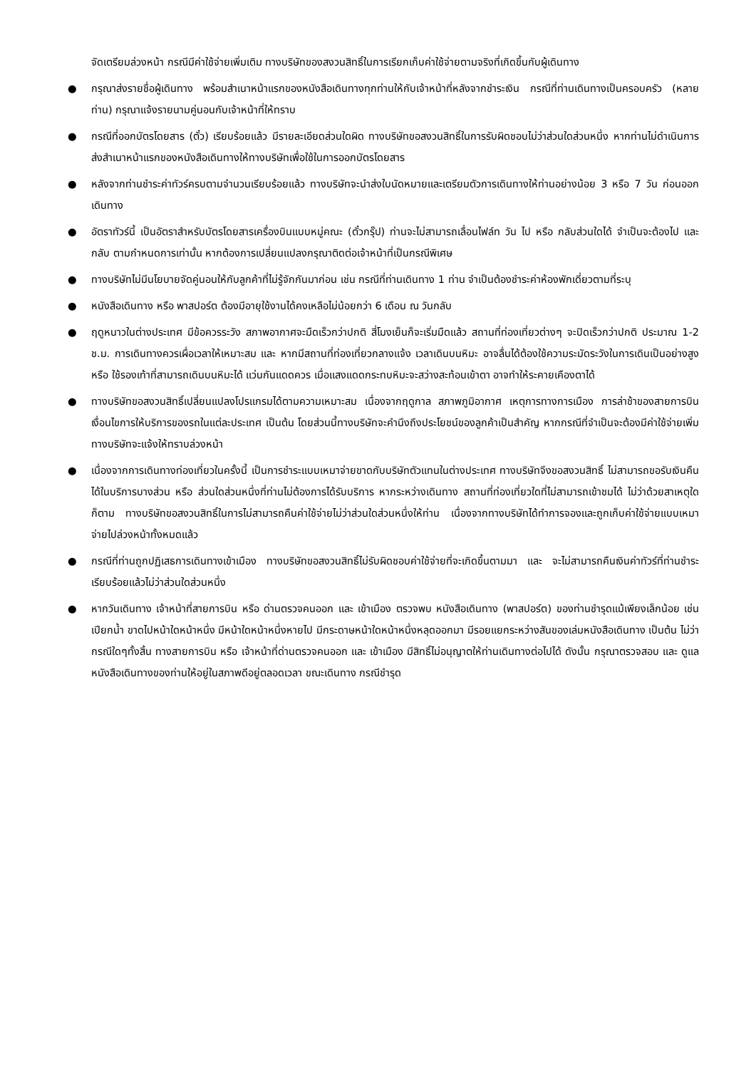จัดเตรียมล่วงหน้า กรณีมีค่าใช้จ่ายเพิ่มเติม ทางบริษัทของสงวนสิทธิ์ในการเรียกเก็บค่าใช้จ่ายตามจริงที่เกิดขึ้นกับผู้เดินทาง
● กรุณาส่งรายชื่อผู้เดินทาง พร้อมสำเนาหน้าแรกของหนังสือเดินทางทุกท่านให้กับเจ้าหน้าที่หลังจากชำระเงิน กรณีที่ท่านเดินทางเป็นครอบครัว (หลายท่าน) กรุณาแจ้งรายนามคู่นอนกับเจ้าหน้าที่ให้ทราบ
● กรณีที่ออกบัตรโดยสาร (ตั๋ว) เรียบร้อยแล้ว มีรายละเอียดส่วนใดผิด ทางบริษัทขอสงวนสิทธิ์ในการรับผิดชอบไม่ว่าส่วนใดส่วนหนึ่ง หากท่านไม่ดำเนินการส่งสำเนาหน้าแรกของหนังสือเดินทางให้ทางบริษัทเพื่อใช้ในการออกบัตรโดยสาร
● หลังจากท่านชำระค่าทัวร์ครบตามจำนวนเรียบร้อยแล้ว ทางบริษัทจะนำส่งใบนัดหมายและเตรียมตัวการเดินทางให้ท่านอย่างน้อย 3 หรือ 7 วัน ก่อนออกเดินทาง
● อัตราทัวร์นี้ เป็นอัตราสำหรับบัตรโดยสารเครื่องบินแบบหมู่คณะ (ตั๋วกรุ๊ป) ท่านจะไม่สามารถเลื่อนไฟล์ท วัน ไป หรือ กลับส่วนใดได้ จำเป็นจะต้องไป และ กลับ ตามกำหนดการเท่านั้น หากต้องการเปลี่ยนแปลงกรุณาติดต่อเจ้าหน้าที่เป็นกรณีพิเศษ
● ทางบริษัทไม่มีนโยบายจัดคู่นอนให้กับลูกค้าที่ไม่รู้จักกันมาก่อน เช่น กรณีที่ท่านเดินทาง 1 ท่าน จำเป็นต้องชำระค่าห้องพักเดี่ยวตามที่ระบุ
● หนังสือเดินทาง หรือ พาสปอร์ต ต้องมีอายุใช้งานได้คงเหลือไม่น้อยกว่า 6 เดือน ณ วันกลับ
● ฤดูหนาวในต่างประเทศ มีข้อควรระวัง สภาพอากาศจะมืดเร็วกว่าปกติ สี่โมงเย็นก็จะเริ่มมืดแล้ว สถานที่ท่องเที่ยวต่างๆ จะปิดเร็วกว่าปกติ ประมาณ 1-2 ช.ม. การเดินทางควรเผื่อเวลาให้เหมาะสม และ หากมีสถานที่ท่องเที่ยวกลางแจ้ง เวลาเดินบนหิมะ อาจลื่นได้ต้องใช้ความระมัดระวังในการเดินเป็นอย่างสูง หรือ ใช้รองเท้าที่สามารถเดินบนหิมะได้ แว่นกันแดดควร เมื่อแสงแดดกระทบหิมะจะสว่างสะท้อนเข้าตา อาจทำให้ระคายเคืองตาได้
● ทางบริษัทขอสงวนสิทธิ์เปลี่ยนแปลงโปรแกรมได้ตามความเหมาะสม เนื่องจากฤดูกาล สภาพภูมิอากาศ เหตุการทางการเมือง การล่าช้าของสายการบิน เงื่อนไขการให้บริการของรถในแต่ละประเทศ เป็นต้น โดยส่วนนี้ทางบริษัทจะคำนึงถึงประโยชน์ของลูกค้าเป็นสำคัญ หากกรณีที่จำเป็นจะต้องมีค่าใช้จ่ายเพิ่ม ทางบริษัทจะแจ้งให้ทราบล่วงหน้า
● เนื่องจากการเดินทางท่องเที่ยวในครั้งนี้ เป็นการชำระแบบเหมาจ่ายขาดกับบริษัทตัวแทนในต่างประเทศ ทางบริษัทจึงขอสงวนสิทธิ์ ไม่สามารถขอรับเงินคืนได้ในบริการบางส่วน หรือ ส่วนใดส่วนหนึ่งที่ท่านไม่ต้องการได้รับบริการ หากระหว่างเดินทาง สถานที่ท่องเที่ยวใดที่ไม่สามารถเข้าชมได้ ไม่ว่าด้วยสาเหตุใดก็ตาม ทางบริษัทขอสงวนสิทธิ์ในการไม่สามารถคืนค่าใช้จ่ายไม่ว่าส่วนใดส่วนหนึ่งให้ท่าน เนื่องจากทางบริษัทได้ทำการจองและถูกเก็บค่าใช้จ่ายแบบเหมาจ่ายไปล่วงหน้าทั้งหมดแล้ว
● กรณีที่ท่านถูกปฏิเสธการเดินทางเข้าเมือง ทางบริษัทขอสงวนสิทธิ์ไม่รับผิดชอบค่าใช้จ่ายที่จะเกิดขึ้นตามมา และ จะไม่สามารถคืนเงินค่าทัวร์ที่ท่านชำระเรียบร้อยแล้วไม่ว่าส่วนใดส่วนหนึ่ง
● หากวันเดินทาง เจ้าหน้าที่สายการบิน หรือ ด่านตรวจคนออก และ เข้าเมือง ตรวจพบ หนังสือเดินทาง (พาสปอร์ต) ของท่านชำรุดแม้เพียงเล็กน้อย เช่น เปียกน้ำ ขาดไปหน้าใดหน้าหนึ่ง มีหน้าใดหน้าหนึ่งหายไป มีกระดาษหน้าใดหน้าหนึ่งหลุดออกมา มีรอยแยกระหว่างสันของเล่มหนังสือเดินทาง เป็นต้น ไม่ว่ากรณีใดๆทั้งสิ้น ทางสายการบิน หรือ เจ้าหน้าที่ด่านตรวจคนออก และ เข้าเมือง มีสิทธิ์ไม่อนุญาตให้ท่านเดินทางต่อไปได้ ดังนั้น กรุณาตรวจสอบ และ ดูแล หนังสือเดินทางของท่านให้อยู่ในสภาพดีอยู่ตลอดเวลา ขณะเดินทาง กรณีชำรุด